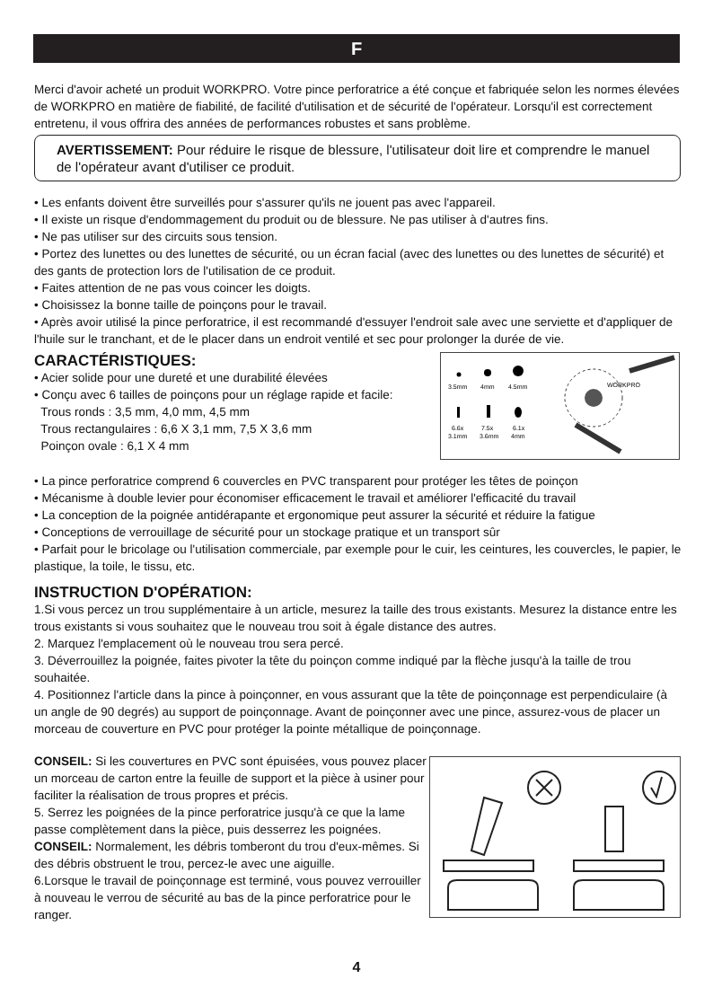F
Merci d'avoir acheté un produit WORKPRO. Votre pince perforatrice a été conçue et fabriquée selon les normes élevées de WORKPRO en matière de fiabilité, de facilité d'utilisation et de sécurité de l'opérateur. Lorsqu'il est correctement entretenu, il vous offrira des années de performances robustes et sans problème.
AVERTISSEMENT: Pour réduire le risque de blessure, l'utilisateur doit lire et comprendre le manuel de l'opérateur avant d'utiliser ce produit.
• Les enfants doivent être surveillés pour s'assurer qu'ils ne jouent pas avec l'appareil.
• Il existe un risque d'endommagement du produit ou de blessure. Ne pas utiliser à d'autres fins.
• Ne pas utiliser sur des circuits sous tension.
• Portez des lunettes ou des lunettes de sécurité, ou un écran facial (avec des lunettes ou des lunettes de sécurité) et des gants de protection lors de l'utilisation de ce produit.
• Faites attention de ne pas vous coincer les doigts.
• Choisissez la bonne taille de poinçons pour le travail.
• Après avoir utilisé la pince perforatrice, il est recommandé d'essuyer l'endroit sale avec une serviette et d'appliquer de l'huile sur le tranchant, et de le placer dans un endroit ventilé et sec pour prolonger la durée de vie.
CARACTÉRISTIQUES:
• Acier solide pour une dureté et une durabilité élevées
• Conçu avec 6 tailles de poinçons pour un réglage rapide et facile:
Trous ronds : 3,5 mm, 4,0 mm, 4,5 mm
Trous rectangulaires : 6,6 X 3,1 mm, 7,5 X 3,6 mm
Poinçon ovale : 6,1 X 4 mm
3.5mm
4mm
4.5mm
6.6x
7.5x
6.1x
3.1mm
3.6mm
4mm
WORKPRO
• La pince perforatrice comprend 6 couvercles en PVC transparent pour protéger les têtes de poinçon
• Mécanisme à double levier pour économiser efficacement le travail et améliorer l'efficacité du travail
• La conception de la poignée antidérapante et ergonomique peut assurer la sécurité et réduire la fatigue
• Conceptions de verrouillage de sécurité pour un stockage pratique et un transport sûr
• Parfait pour le bricolage ou l'utilisation commerciale, par exemple pour le cuir, les ceintures, les couvercles, le papier, le plastique, la toile, le tissu, etc.
INSTRUCTION D'OPÉRATION:
1.Si vous percez un trou supplémentaire à un article, mesurez la taille des trous existants. Mesurez la distance entre les trous existants si vous souhaitez que le nouveau trou soit à égale distance des autres.
2. Marquez l'emplacement où le nouveau trou sera percé.
3. Déverrouillez la poignée, faites pivoter la tête du poinçon comme indiqué par la flèche jusqu'à la taille de trou souhaitée.
4. Positionnez l'article dans la pince à poinçonner, en vous assurant que la tête de poinçonnage est perpendiculaire (à un angle de 90 degrés) au support de poinçonnage. Avant de poinçonner avec une pince, assurez-vous de placer un morceau de couverture en PVC pour protéger la pointe métallique de poinçonnage.
CONSEIL: Si les couvertures en PVC sont épuisées, vous pouvez placer un morceau de carton entre la feuille de support et la pièce à usiner pour faciliter la réalisation de trous propres et précis.
5. Serrez les poignées de la pince perforatrice jusqu'à ce que la lame passe complètement dans la pièce, puis desserrez les poignées.
CONSEIL: Normalement, les débris tomberont du trou d'eux-mêmes. Si des débris obstruent le trou, percez-le avec une aiguille.
6.Lorsque le travail de poinçonnage est terminé, vous pouvez verrouiller à nouveau le verrou de sécurité au bas de la pince perforatrice pour le ranger.
4